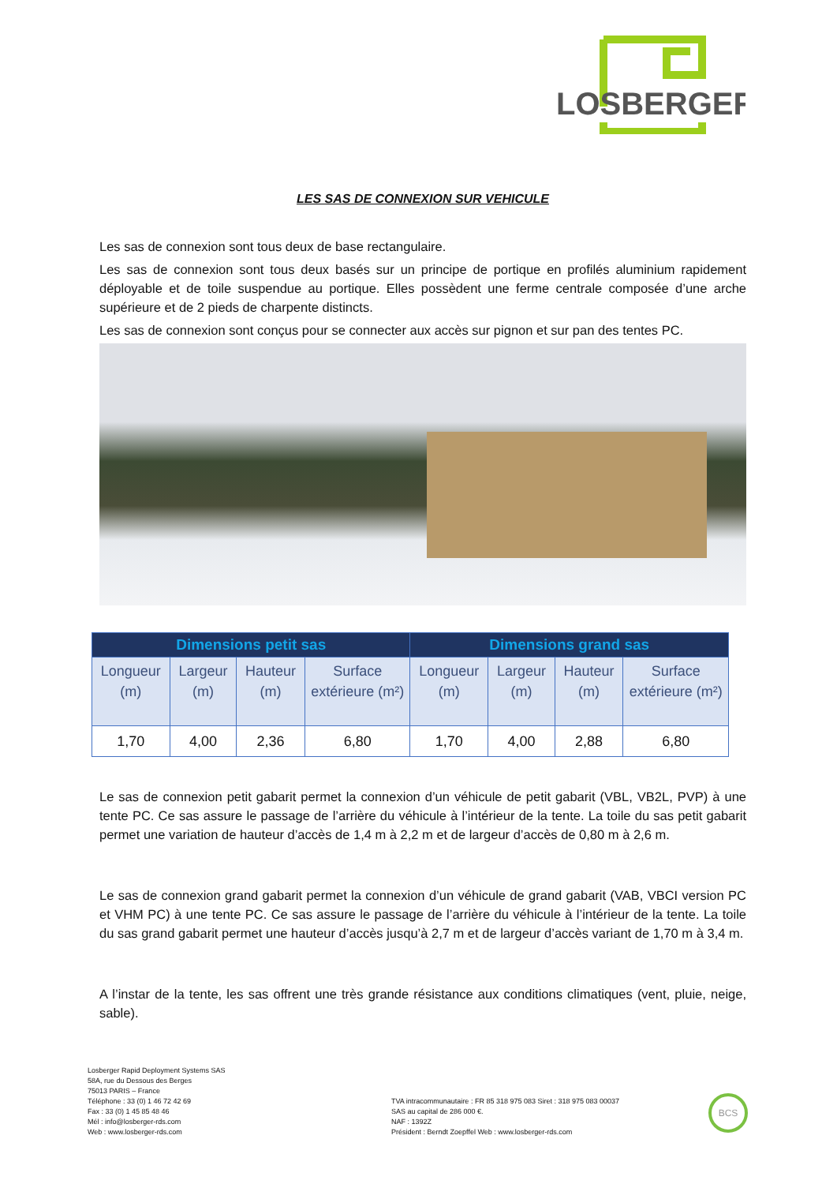LOSBERGER
LES SAS DE CONNEXION SUR VEHICULE
Les sas de connexion sont tous deux de base rectangulaire.
Les sas de connexion sont tous deux basés sur un principe de portique en profilés aluminium rapidement déployable et de toile suspendue au portique. Elles possèdent une ferme centrale composée d’une arche supérieure et de 2 pieds de charpente distincts.
Les sas de connexion sont conçus pour se connecter aux accès sur pignon et sur pan des tentes PC.
| Dimensions petit sas | | | | Dimensions grand sas | | | |
| --- | --- | --- | --- | --- | --- | --- | --- |
| Longueur (m) | Largeur (m) | Hauteur (m) | Surface extérieure (m²) | Longueur (m) | Largeur (m) | Hauteur (m) | Surface extérieure (m²) |
| 1,70 | 4,00 | 2,36 | 6,80 | 1,70 | 4,00 | 2,88 | 6,80 |
Le sas de connexion petit gabarit permet la connexion d’un véhicule de petit gabarit (VBL, VB2L, PVP) à une tente PC. Ce sas assure le passage de l’arrière du véhicule à l’intérieur de la tente. La toile du sas petit gabarit permet une variation de hauteur d’accès de 1,4 m à 2,2 m et de largeur d’accès de 0,80 m à 2,6 m.
Le sas de connexion grand gabarit permet la connexion d’un véhicule de grand gabarit (VAB, VBCI version PC et VHM PC) à une tente PC. Ce sas assure le passage de l’arrière du véhicule à l’intérieur de la tente. La toile du sas grand gabarit permet une hauteur d’accès jusqu’à 2,7 m et de largeur d’accès variant de 1,70 m à 3,4 m.
A l’instar de la tente, les sas offrent une très grande résistance aux conditions climatiques (vent, pluie, neige, sable).
Losberger Rapid Deployment Systems SAS
58A, rue du Dessous des Berges
75013 PARIS – France
Téléphone : 33 (0) 1 46 72 42 69
Fax : 33 (0) 1 45 85 48 46
Mél : info@losberger-rds.com
Web : www.losberger-rds.com
TVA intracommunautaire : FR 85 318 975 083 Siret : 318 975 083 00037
SAS au capital de 286 000 €.
NAF : 1392Z
Président : Berndt Zoepffel Web : www.losberger-rds.com
BCS